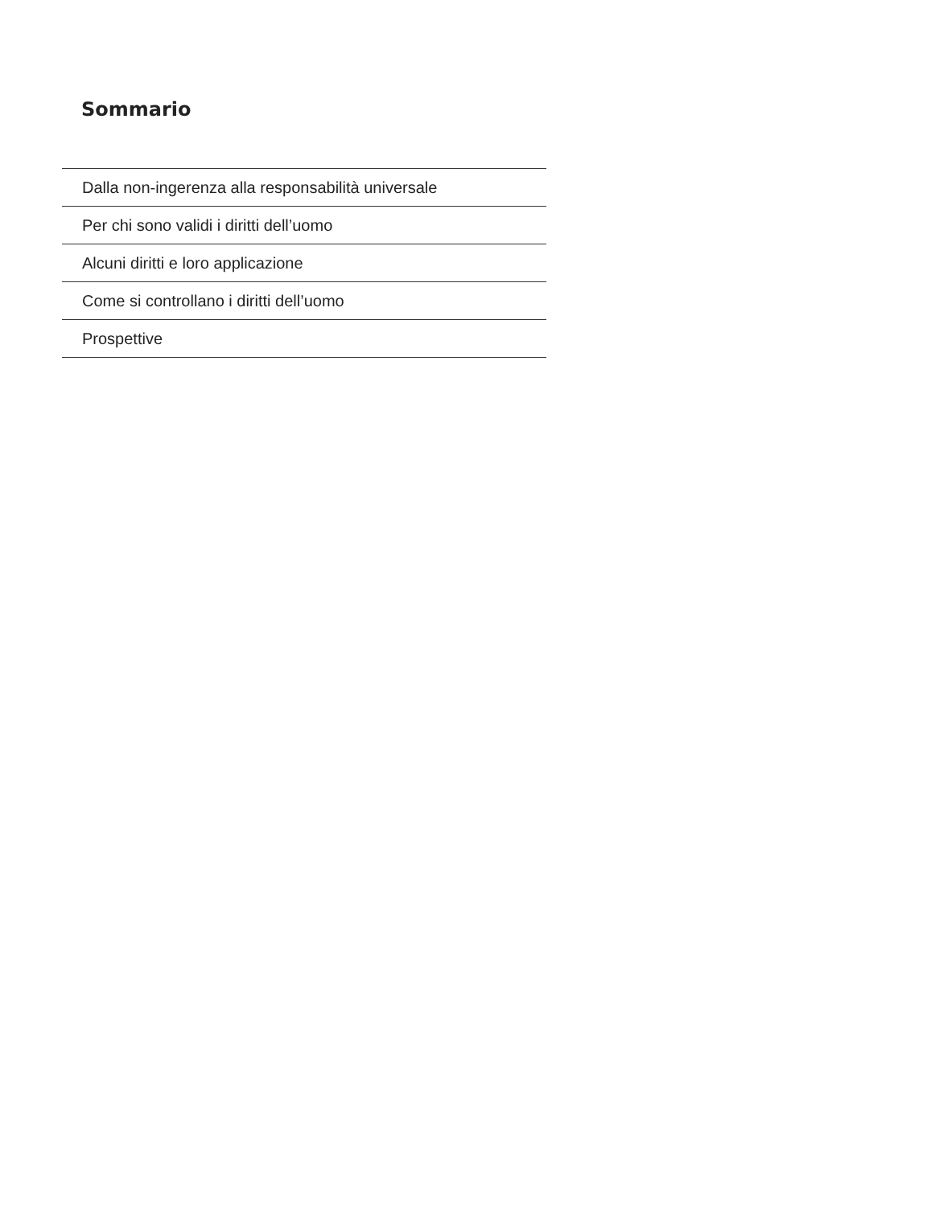Sommario
Dalla non-ingerenza alla responsabilità universale
Per chi sono validi i diritti dell’uomo
Alcuni diritti e loro applicazione
Come si controllano i diritti dell’uomo
Prospettive